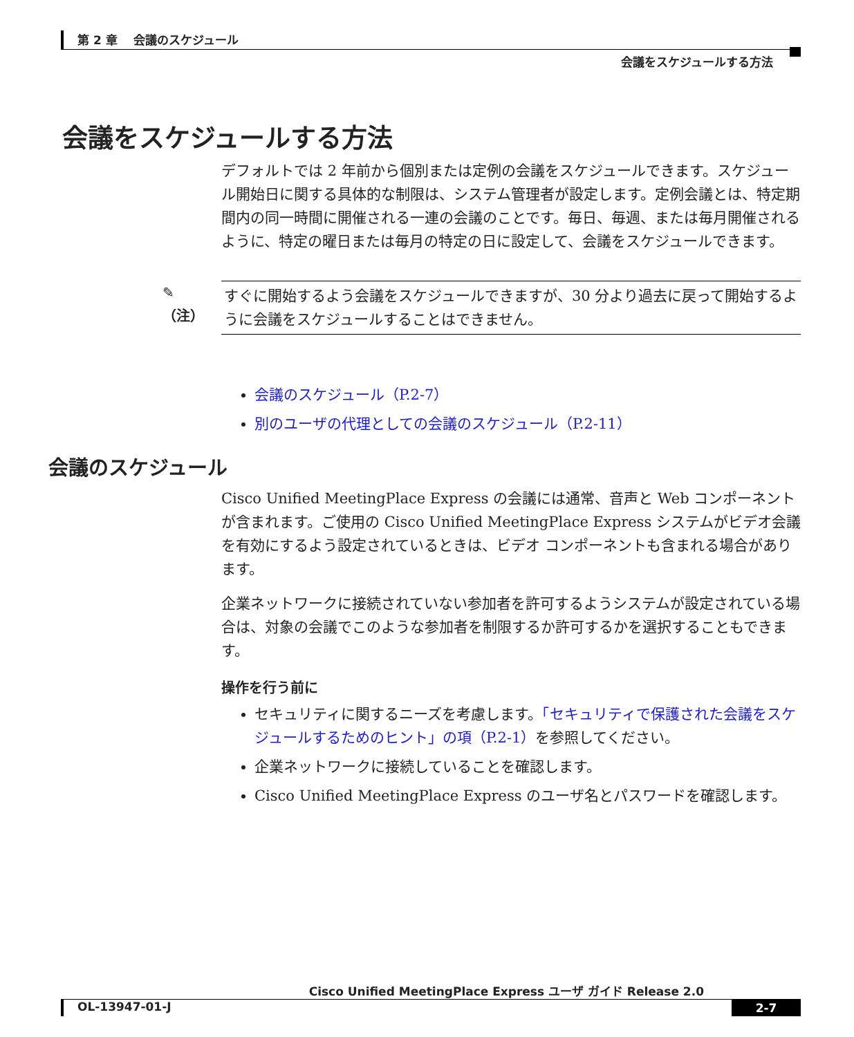第 2 章　 会議のスケジュール
会議をスケジュールする方法
会議をスケジュールする方法
デフォルトでは 2 年前から個別または定例の会議をスケジュールできます。スケジュール開始日に関する具体的な制限は、システム管理者が設定します。定例会議とは、特定期間内の同一時間に開催される一連の会議のことです。毎日、毎週、または毎月開催されるように、特定の曜日または毎月の特定の日に設定して、会議をスケジュールできます。
✎
（注）
すぐに開始するよう会議をスケジュールできますが、30 分より過去に戻って開始するように会議をスケジュールすることはできません。
会議のスケジュール（P.2-7）
別のユーザの代理としての会議のスケジュール（P.2-11）
会議のスケジュール
Cisco Unified MeetingPlace Express の会議には通常、音声と Web コンポーネントが含まれます。ご使用の Cisco Unified MeetingPlace Express システムがビデオ会議を有効にするよう設定されているときは、ビデオ コンポーネントも含まれる場合があります。
企業ネットワークに接続されていない参加者を許可するようシステムが設定されている場合は、対象の会議でこのような参加者を制限するか許可するかを選択することもできます。
操作を行う前に
セキュリティに関するニーズを考慮します。「セキュリティで保護された会議をスケジュールするためのヒント」の項（P.2-1）を参照してください。
企業ネットワークに接続していることを確認します。
Cisco Unified MeetingPlace Express のユーザ名とパスワードを確認します。
Cisco Unified MeetingPlace Express ユーザ ガイド Release 2.0
OL-13947-01-J 2-7